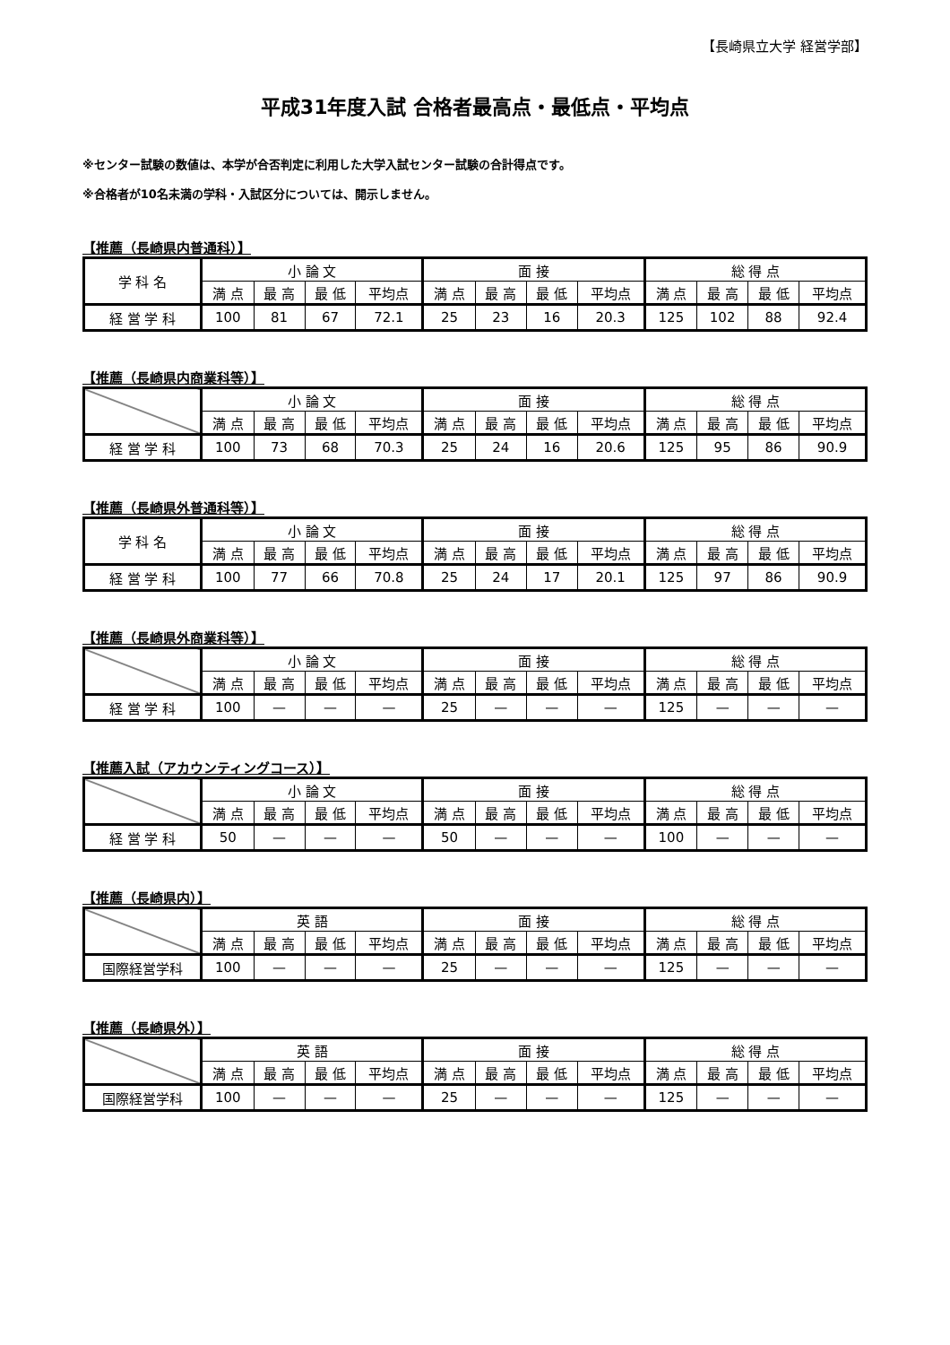【長崎県立大学 経営学部】
平成31年度入試 合格者最高点・最低点・平均点
※センター試験の数値は、本学が合否判定に利用した大学入試センター試験の合計得点です。
※合格者が10名未満の学科・入試区分については、開示しません。
【推薦（長崎県内普通科）】
| 学 科 名 | 小 論 文 | | | | 面 接 | | | | 総 得 点 | | | |
| --- | --- | --- | --- | --- | --- | --- | --- | --- | --- | --- | --- | --- |
| | 満 点 | 最 高 | 最 低 | 平均点 | 満 点 | 最 高 | 最 低 | 平均点 | 満 点 | 最 高 | 最 低 | 平均点 |
| 経 営 学 科 | 100 | 81 | 67 | 72.1 | 25 | 23 | 16 | 20.3 | 125 | 102 | 88 | 92.4 |
【推薦（長崎県内商業科等）】
| | 小 論 文 | | | | 面 接 | | | | 総 得 点 | | | |
| --- | --- | --- | --- | --- | --- | --- | --- | --- | --- | --- | --- | --- |
| | 満 点 | 最 高 | 最 低 | 平均点 | 満 点 | 最 高 | 最 低 | 平均点 | 満 点 | 最 高 | 最 低 | 平均点 |
| 経 営 学 科 | 100 | 73 | 68 | 70.3 | 25 | 24 | 16 | 20.6 | 125 | 95 | 86 | 90.9 |
【推薦（長崎県外普通科等）】
| 学 科 名 | 小 論 文 | | | | 面 接 | | | | 総 得 点 | | | |
| --- | --- | --- | --- | --- | --- | --- | --- | --- | --- | --- | --- | --- |
| | 満 点 | 最 高 | 最 低 | 平均点 | 満 点 | 最 高 | 最 低 | 平均点 | 満 点 | 最 高 | 最 低 | 平均点 |
| 経 営 学 科 | 100 | 77 | 66 | 70.8 | 25 | 24 | 17 | 20.1 | 125 | 97 | 86 | 90.9 |
【推薦（長崎県外商業科等）】
| | 小 論 文 | | | | 面 接 | | | | 総 得 点 | | | |
| --- | --- | --- | --- | --- | --- | --- | --- | --- | --- | --- | --- | --- |
| | 満 点 | 最 高 | 最 低 | 平均点 | 満 点 | 最 高 | 最 低 | 平均点 | 満 点 | 最 高 | 最 低 | 平均点 |
| 経 営 学 科 | 100 | — | — | — | 25 | — | — | — | 125 | — | — | — |
【推薦入試（アカウンティングコース）】
| | 小 論 文 | | | | 面 接 | | | | 総 得 点 | | | |
| --- | --- | --- | --- | --- | --- | --- | --- | --- | --- | --- | --- | --- |
| | 満 点 | 最 高 | 最 低 | 平均点 | 満 点 | 最 高 | 最 低 | 平均点 | 満 点 | 最 高 | 最 低 | 平均点 |
| 経 営 学 科 | 50 | — | — | — | 50 | — | — | — | 100 | — | — | — |
【推薦（長崎県内）】
| | 英 語 | | | | 面 接 | | | | 総 得 点 | | | |
| --- | --- | --- | --- | --- | --- | --- | --- | --- | --- | --- | --- | --- |
| | 満 点 | 最 高 | 最 低 | 平均点 | 満 点 | 最 高 | 最 低 | 平均点 | 満 点 | 最 高 | 最 低 | 平均点 |
| 国際経営学科 | 100 | — | — | — | 25 | — | — | — | 125 | — | — | — |
【推薦（長崎県外）】
| | 英 語 | | | | 面 接 | | | | 総 得 点 | | | |
| --- | --- | --- | --- | --- | --- | --- | --- | --- | --- | --- | --- | --- |
| | 満 点 | 最 高 | 最 低 | 平均点 | 満 点 | 最 高 | 最 低 | 平均点 | 満 点 | 最 高 | 最 低 | 平均点 |
| 国際経営学科 | 100 | — | — | — | 25 | — | — | — | 125 | — | — | — |